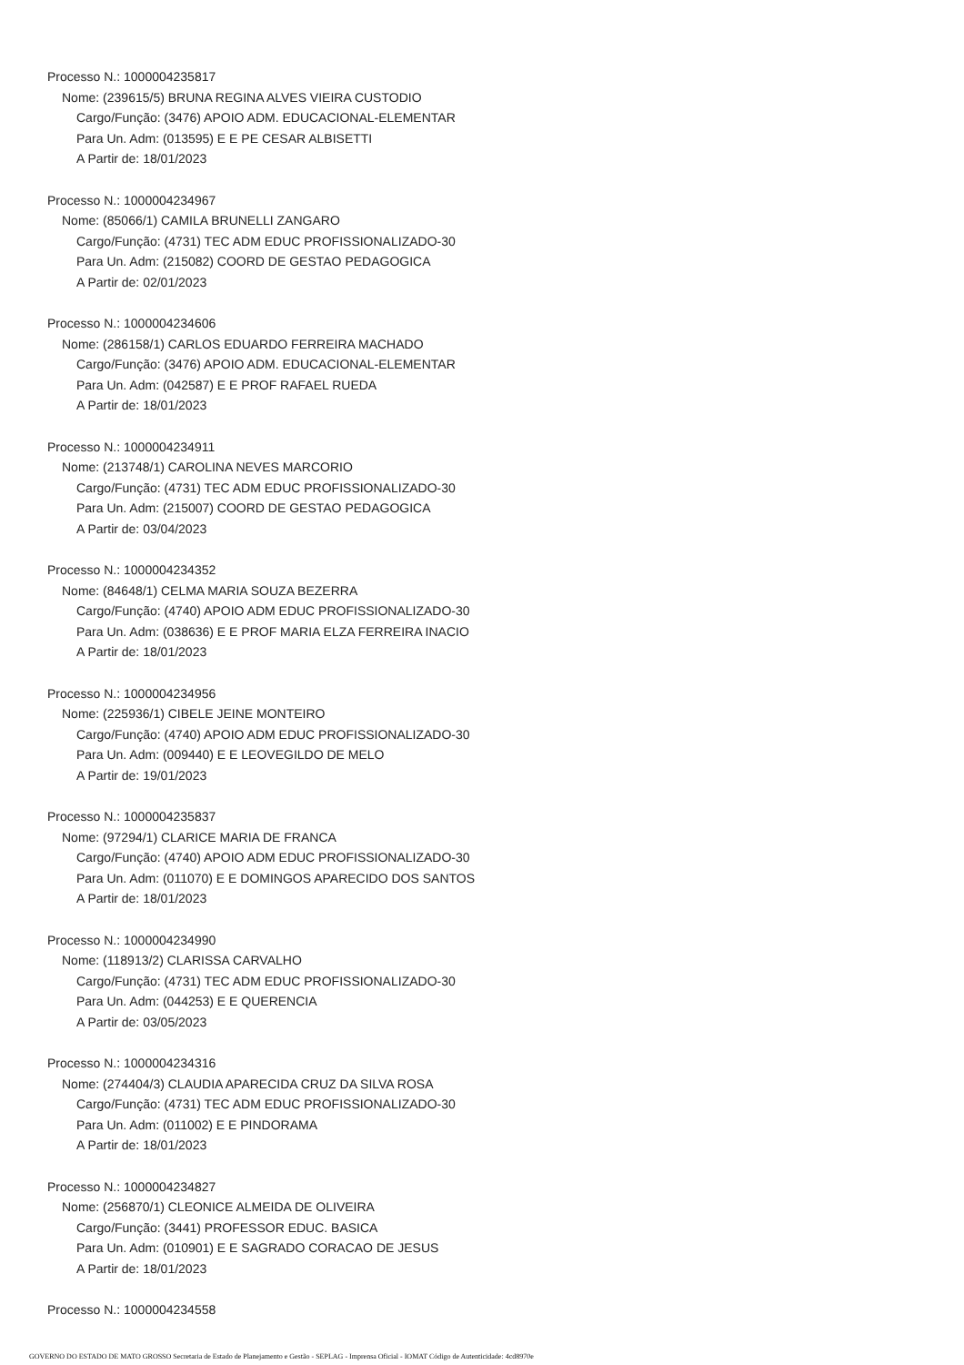Processo N.: 1000004235817
Nome: (239615/5) BRUNA REGINA ALVES VIEIRA CUSTODIO
Cargo/Função: (3476) APOIO ADM. EDUCACIONAL-ELEMENTAR
Para Un. Adm: (013595) E E PE CESAR ALBISETTI
A Partir de: 18/01/2023
Processo N.: 1000004234967
Nome: (85066/1) CAMILA BRUNELLI ZANGARO
Cargo/Função: (4731) TEC ADM EDUC PROFISSIONALIZADO-30
Para Un. Adm: (215082) COORD DE GESTAO PEDAGOGICA
A Partir de: 02/01/2023
Processo N.: 1000004234606
Nome: (286158/1) CARLOS EDUARDO FERREIRA MACHADO
Cargo/Função: (3476) APOIO ADM. EDUCACIONAL-ELEMENTAR
Para Un. Adm: (042587) E E PROF RAFAEL RUEDA
A Partir de: 18/01/2023
Processo N.: 1000004234911
Nome: (213748/1) CAROLINA NEVES MARCORIO
Cargo/Função: (4731) TEC ADM EDUC PROFISSIONALIZADO-30
Para Un. Adm: (215007) COORD DE GESTAO PEDAGOGICA
A Partir de: 03/04/2023
Processo N.: 1000004234352
Nome: (84648/1) CELMA MARIA SOUZA BEZERRA
Cargo/Função: (4740) APOIO ADM EDUC PROFISSIONALIZADO-30
Para Un. Adm: (038636) E E PROF MARIA ELZA FERREIRA INACIO
A Partir de: 18/01/2023
Processo N.: 1000004234956
Nome: (225936/1) CIBELE JEINE MONTEIRO
Cargo/Função: (4740) APOIO ADM EDUC PROFISSIONALIZADO-30
Para Un. Adm: (009440) E E LEOVEGILDO DE MELO
A Partir de: 19/01/2023
Processo N.: 1000004235837
Nome: (97294/1) CLARICE MARIA DE FRANCA
Cargo/Função: (4740) APOIO ADM EDUC PROFISSIONALIZADO-30
Para Un. Adm: (011070) E E DOMINGOS APARECIDO DOS SANTOS
A Partir de: 18/01/2023
Processo N.: 1000004234990
Nome: (118913/2) CLARISSA CARVALHO
Cargo/Função: (4731) TEC ADM EDUC PROFISSIONALIZADO-30
Para Un. Adm: (044253) E E QUERENCIA
A Partir de: 03/05/2023
Processo N.: 1000004234316
Nome: (274404/3) CLAUDIA APARECIDA CRUZ DA SILVA ROSA
Cargo/Função: (4731) TEC ADM EDUC PROFISSIONALIZADO-30
Para Un. Adm: (011002) E E PINDORAMA
A Partir de: 18/01/2023
Processo N.: 1000004234827
Nome: (256870/1) CLEONICE ALMEIDA DE OLIVEIRA
Cargo/Função: (3441) PROFESSOR EDUC. BASICA
Para Un. Adm: (010901) E E SAGRADO CORACAO DE JESUS
A Partir de: 18/01/2023
Processo N.: 1000004234558
GOVERNO DO ESTADO DE MATO GROSSO Secretaria de Estado de Planejamento e Gestão - SEPLAG - Imprensa Oficial - IOMAT Código de Autenticidade: 4cd8970e